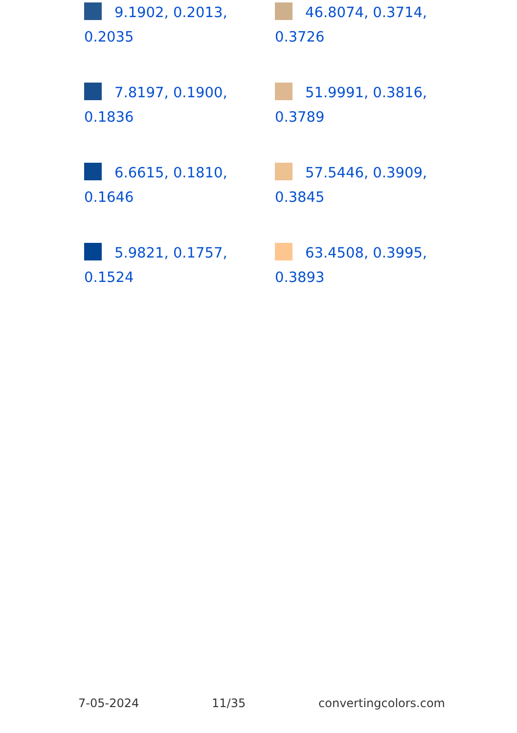9.1902, 0.2013, 0.2035
46.8074, 0.3714, 0.3726
7.8197, 0.1900, 0.1836
51.9991, 0.3816, 0.3789
6.6615, 0.1810, 0.1646
57.5446, 0.3909, 0.3845
5.9821, 0.1757, 0.1524
63.4508, 0.3995, 0.3893
7-05-2024 11/35 convertingcolors.com